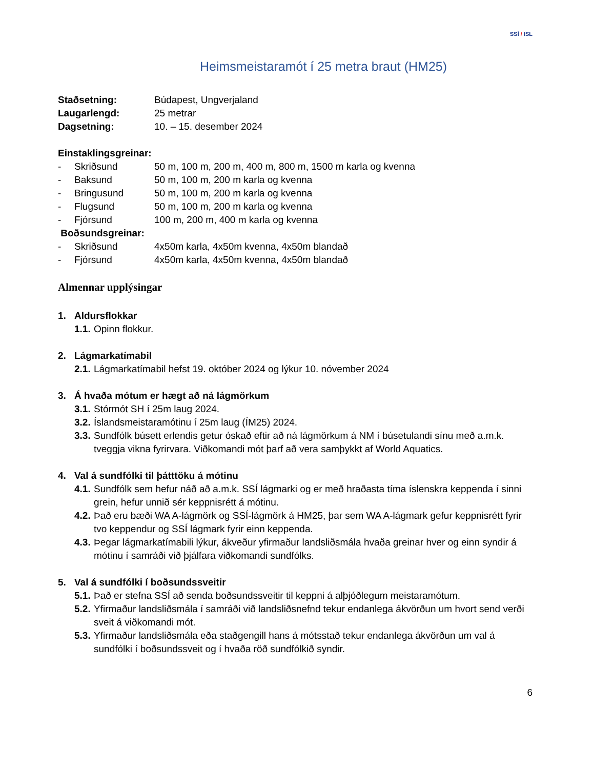SSÍ / ISL
Heimsmeistaramót í 25 metra braut (HM25)
Staðsetning: Búdapest, Ungverjaland
Laugarlengd: 25 metrar
Dagsetning: 10. – 15. desember 2024
Einstaklingsgreinar:
- Skriðsund 50 m, 100 m, 200 m, 400 m, 800 m, 1500 m karla og kvenna
- Baksund 50 m, 100 m, 200 m karla og kvenna
- Bringusund 50 m, 100 m, 200 m karla og kvenna
- Flugsund 50 m, 100 m, 200 m karla og kvenna
- Fjórsund 100 m, 200 m, 400 m karla og kvenna
Boðsundsgreinar:
- Skriðsund 4x50m karla, 4x50m kvenna, 4x50m blandað
- Fjórsund 4x50m karla, 4x50m kvenna, 4x50m blandað
Almennar upplýsingar
1. Aldursflokkar
1.1. Opinn flokkur.
2. Lágmarkatímabil
2.1. Lágmarkatímabil hefst 19. október 2024 og lýkur 10. nóvember 2024
3. Á hvaða mótum er hægt að ná lágmörkum
3.1. Stórmót SH í 25m laug 2024.
3.2. Íslandsmeistaramótinu í 25m laug (ÍM25) 2024.
3.3. Sundfólk búsett erlendis getur óskað eftir að ná lágmörkum á NM í búsetulandi sínu með a.m.k. tveggja vikna fyrirvara. Viðkomandi mót þarf að vera samþykkt af World Aquatics.
4. Val á sundfólki til þátttöku á mótinu
4.1. Sundfólk sem hefur náð að a.m.k. SSÍ lágmarki og er með hraðasta tíma íslenskra keppenda í sinni grein, hefur unnið sér keppnisrétt á mótinu.
4.2. Það eru bæði WA A-lágmörk og SSÍ-lágmörk á HM25, þar sem WA A-lágmark gefur keppnisrétt fyrir tvo keppendur og SSÍ lágmark fyrir einn keppenda.
4.3. Þegar lágmarkatímabili lýkur, ákveður yfirmaður landsliðsmála hvaða greinar hver og einn syndir á mótinu í samráði við þjálfara viðkomandi sundfólks.
5. Val á sundfólki í boðsundssveitir
5.1. Það er stefna SSÍ að senda boðsundssveitir til keppni á alþjóðlegum meistaramótum.
5.2. Yfirmaður landsliðsmála í samráði við landsliðsnefnd tekur endanlega ákvörðun um hvort send verði sveit á viðkomandi mót.
5.3. Yfirmaður landsliðsmála eða staðgengill hans á mótsstað tekur endanlega ákvörðun um val á sundfólki í boðsundssveit og í hvaða röð sundfólkið syndir.
6